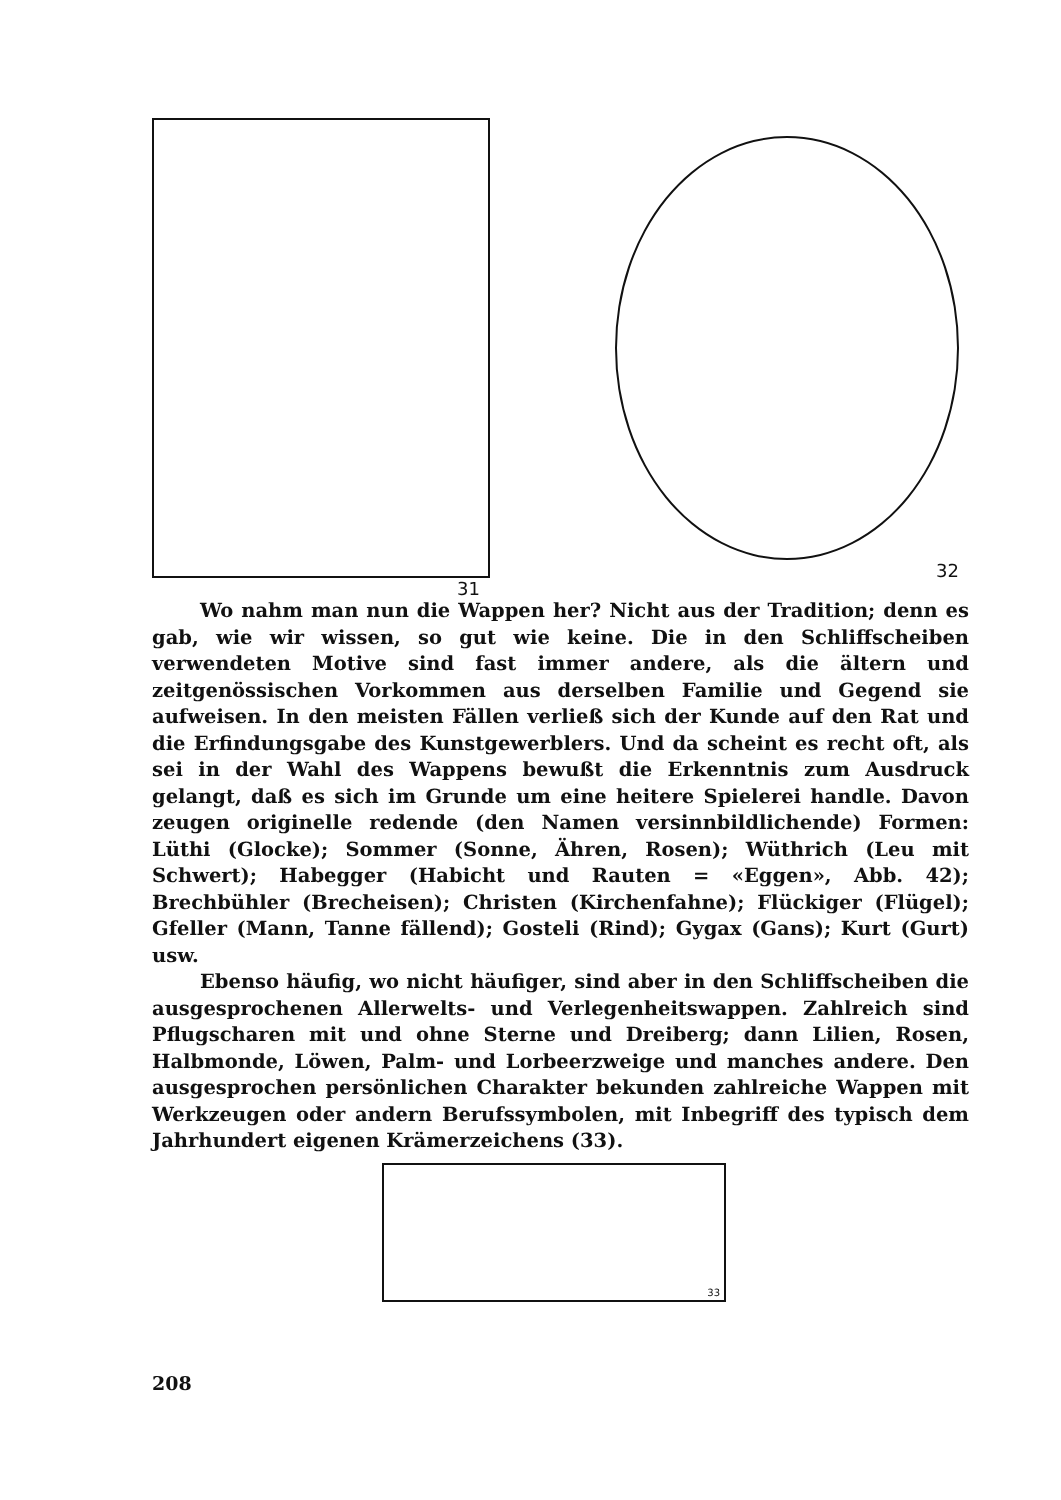31 32
Wo nahm man nun die Wappen her? Nicht aus der Tradition; denn es gab, wie wir wissen, so gut wie keine. Die in den Schliffscheiben verwendeten Motive sind fast immer andere, als die ältern und zeitgenössischen Vorkommen aus derselben Familie und Gegend sie aufweisen. In den meisten Fällen verließ sich der Kunde auf den Rat und die Erfindungsgabe des Kunstgewerblers. Und da scheint es recht oft, als sei in der Wahl des Wappens bewußt die Erkenntnis zum Ausdruck gelangt, daß es sich im Grunde um eine heitere Spielerei handle. Davon zeugen originelle redende (den Namen versinnbildlichende) Formen: Lüthi (Glocke); Sommer (Sonne, Ähren, Rosen); Wüthrich (Leu mit Schwert); Habegger (Habicht und Rauten = «Eggen», Abb. 42); Brechbühler (Brecheisen); Christen (Kirchenfahne); Flückiger (Flügel); Gfeller (Mann, Tanne fällend); Gosteli (Rind); Gygax (Gans); Kurt (Gurt) usw.
Ebenso häufig, wo nicht häufiger, sind aber in den Schliffscheiben die ausgesprochenen Allerwelts- und Verlegenheitswappen. Zahlreich sind Pflugscharen mit und ohne Sterne und Dreiberg; dann Lilien, Rosen, Halbmonde, Löwen, Palm- und Lorbeerzweige und manches andere. Den ausgesprochen persönlichen Charakter bekunden zahlreiche Wappen mit Werkzeugen oder andern Berufssymbolen, mit Inbegriff des typisch dem Jahrhundert eigenen Krämerzeichens (33).
33
208